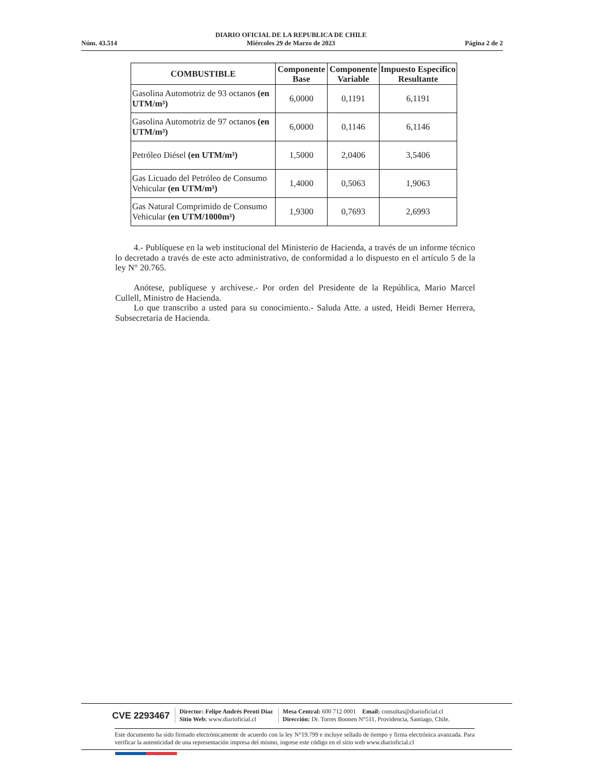Núm. 43.514
DIARIO OFICIAL DE LA REPUBLICA DE CHILE
Miércoles 29 de Marzo de 2023
Página 2 de 2
| COMBUSTIBLE | Componente Base | Componente Variable | Impuesto Específico Resultante |
| --- | --- | --- | --- |
| Gasolina Automotriz de 93 octanos (en UTM/m³) | 6,0000 | 0,1191 | 6,1191 |
| Gasolina Automotriz de 97 octanos (en UTM/m³) | 6,0000 | 0,1146 | 6,1146 |
| Petróleo Diésel (en UTM/m³) | 1,5000 | 2,0406 | 3,5406 |
| Gas Licuado del Petróleo de Consumo Vehicular (en UTM/m³) | 1,4000 | 0,5063 | 1,9063 |
| Gas Natural Comprimido de Consumo Vehicular (en UTM/1000m³) | 1,9300 | 0,7693 | 2,6993 |
4.- Publíquese en la web institucional del Ministerio de Hacienda, a través de un informe técnico lo decretado a través de este acto administrativo, de conformidad a lo dispuesto en el artículo 5 de la ley N° 20.765.
Anótese, publíquese y archívese.- Por orden del Presidente de la República, Mario Marcel Cullell, Ministro de Hacienda.
Lo que transcribo a usted para su conocimiento.- Saluda Atte. a usted, Heidi Berner Herrera, Subsecretaria de Hacienda.
CVE 2293467 Director: Felipe Andrés Peroti Díaz
Sitio Web: www.diarioficial.cl Mesa Central: 600 712 0001 Email: consultas@diarioficial.cl
Dirección: Dr. Torres Boonen N°511, Providencia, Santiago, Chile.
Este documento ha sido firmado electrónicamente de acuerdo con la ley N°19.799 e incluye sellado de tiempo y firma electrónica avanzada. Para verificar la autenticidad de una representación impresa del mismo, ingrese este código en el sitio web www.diarioficial.cl